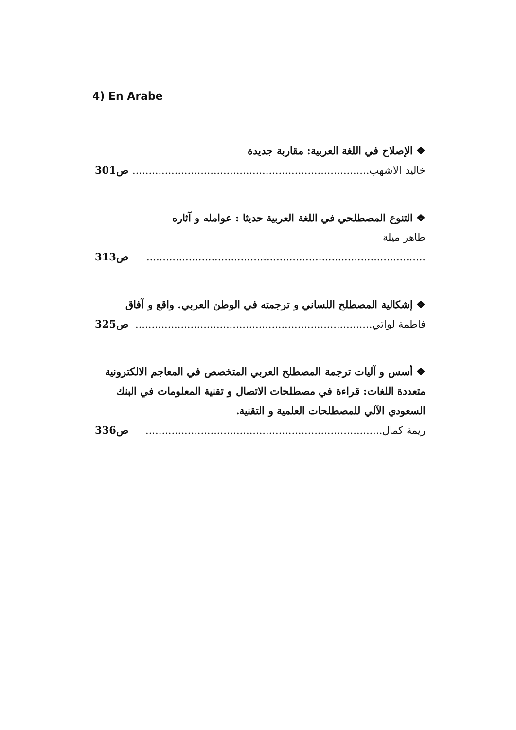4) En Arabe
❖ الإصلاح في اللغة العربية: مقاربة جديدة
خاليد الاشهب......................................................................... ص301
❖ التنوع المصطلحي في اللغة العربية حديثا : عوامله و آثاره
طاهر ميلة
...................................................................................... ص313
❖ إشكالية المصطلح اللساني و ترجمته في الوطن العربي. واقع و آفاق
فاطمة لواتي......................................................................... ص325
❖ أسس و آليات ترجمة المصطلح العربي المتخصص في المعاجم الالكترونية متعددة اللغات: قراءة في مصطلحات الاتصال و تقنية المعلومات في البنك السعودي الآلي للمصطلحات العلمية و التقنية.
ريمة كمال......................................................................... ص336